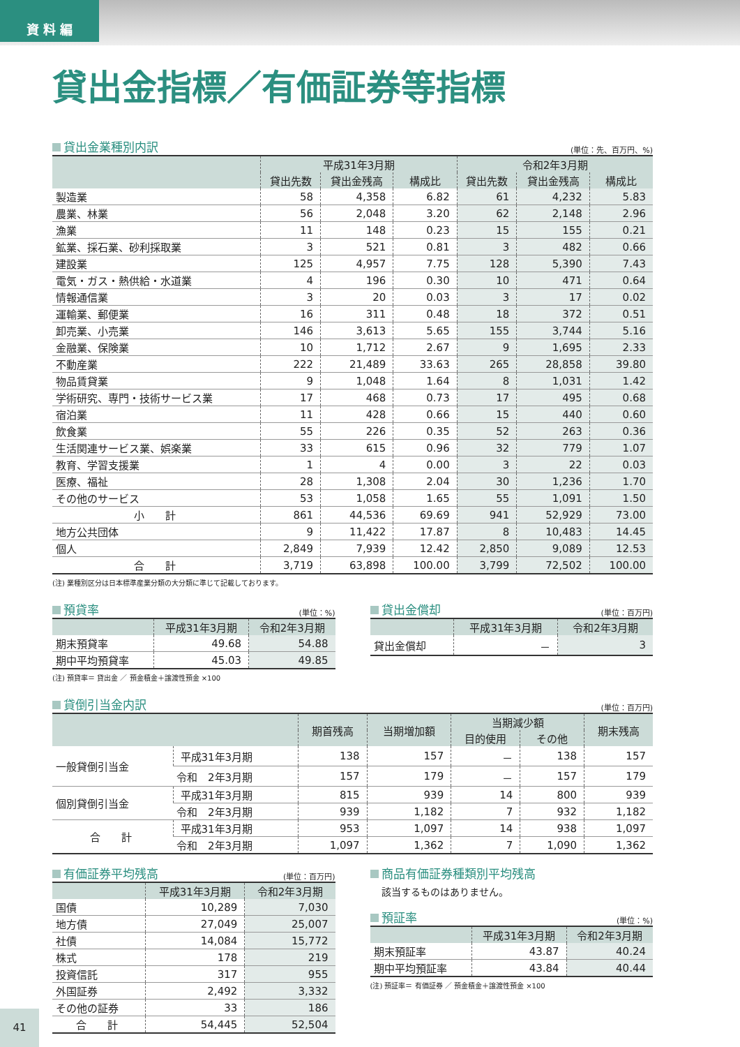資 料 編
貸出金指標／有価証券等指標
貸出金業種別内訳
(単位：先、百万円、%)
| | 平成31年3月期 | | | 令和2年3月期 | | |
| --- | --- | --- | --- | --- | --- | --- |
| | 貸出先数 | 貸出金残高 | 構成比 | 貸出先数 | 貸出金残高 | 構成比 |
| 製造業 | 58 | 4,358 | 6.82 | 61 | 4,232 | 5.83 |
| 農業、林業 | 56 | 2,048 | 3.20 | 62 | 2,148 | 2.96 |
| 漁業 | 11 | 148 | 0.23 | 15 | 155 | 0.21 |
| 鉱業、採石業、砂利採取業 | 3 | 521 | 0.81 | 3 | 482 | 0.66 |
| 建設業 | 125 | 4,957 | 7.75 | 128 | 5,390 | 7.43 |
| 電気・ガス・熱供給・水道業 | 4 | 196 | 0.30 | 10 | 471 | 0.64 |
| 情報通信業 | 3 | 20 | 0.03 | 3 | 17 | 0.02 |
| 運輸業、郵便業 | 16 | 311 | 0.48 | 18 | 372 | 0.51 |
| 卸売業、小売業 | 146 | 3,613 | 5.65 | 155 | 3,744 | 5.16 |
| 金融業、保険業 | 10 | 1,712 | 2.67 | 9 | 1,695 | 2.33 |
| 不動産業 | 222 | 21,489 | 33.63 | 265 | 28,858 | 39.80 |
| 物品賃貸業 | 9 | 1,048 | 1.64 | 8 | 1,031 | 1.42 |
| 学術研究、専門・技術サービス業 | 17 | 468 | 0.73 | 17 | 495 | 0.68 |
| 宿泊業 | 11 | 428 | 0.66 | 15 | 440 | 0.60 |
| 飲食業 | 55 | 226 | 0.35 | 52 | 263 | 0.36 |
| 生活関連サービス業、娯楽業 | 33 | 615 | 0.96 | 32 | 779 | 1.07 |
| 教育、学習支援業 | 1 | 4 | 0.00 | 3 | 22 | 0.03 |
| 医療、福祉 | 28 | 1,308 | 2.04 | 30 | 1,236 | 1.70 |
| その他のサービス | 53 | 1,058 | 1.65 | 55 | 1,091 | 1.50 |
| 小 計 | 861 | 44,536 | 69.69 | 941 | 52,929 | 73.00 |
| 地方公共団体 | 9 | 11,422 | 17.87 | 8 | 10,483 | 14.45 |
| 個人 | 2,849 | 7,939 | 12.42 | 2,850 | 9,089 | 12.53 |
| 合 計 | 3,719 | 63,898 | 100.00 | 3,799 | 72,502 | 100.00 |
(注) 業種別区分は日本標準産業分類の大分類に準じて記載しております。
預貸率
(単位：%)
| | 平成31年3月期 | 令和2年3月期 |
| --- | --- | --- |
| 期末預貸率 | 49.68 | 54.88 |
| 期中平均預貸率 | 45.03 | 49.85 |
(注) 預貸率＝ 貸出金 ／ 預金積金＋譲渡性預金 ×100
貸出金償却
(単位：百万円)
| | 平成31年3月期 | 令和2年3月期 |
| --- | --- | --- |
| 貸出金償却 | － | 3 |
貸倒引当金内訳
(単位：百万円)
| | | 期首残高 | 当期増加額 | 当期減少額 | | 期末残高 |
| --- | --- | --- | --- | --- | --- | --- |
| | | | | 目的使用 | その他 | |
| 一般貸倒引当金 | 平成31年3月期 | 138 | 157 | － | 138 | 157 |
| | 令和 2年3月期 | 157 | 179 | － | 157 | 179 |
| 個別貸倒引当金 | 平成31年3月期 | 815 | 939 | 14 | 800 | 939 |
| | 令和 2年3月期 | 939 | 1,182 | 7 | 932 | 1,182 |
| 合 計 | 平成31年3月期 | 953 | 1,097 | 14 | 938 | 1,097 |
| | 令和 2年3月期 | 1,097 | 1,362 | 7 | 1,090 | 1,362 |
有価証券平均残高
(単位：百万円)
| | 平成31年3月期 | 令和2年3月期 |
| --- | --- | --- |
| 国債 | 10,289 | 7,030 |
| 地方債 | 27,049 | 25,007 |
| 社債 | 14,084 | 15,772 |
| 株式 | 178 | 219 |
| 投資信託 | 317 | 955 |
| 外国証券 | 2,492 | 3,332 |
| その他の証券 | 33 | 186 |
| 合 計 | 54,445 | 52,504 |
商品有価証券種類別平均残高
該当するものはありません。
預証率
(単位：%)
| | 平成31年3月期 | 令和2年3月期 |
| --- | --- | --- |
| 期末預証率 | 43.87 | 40.24 |
| 期中平均預証率 | 43.84 | 40.44 |
(注) 預証率＝ 有価証券 ／ 預金積金＋譲渡性預金 ×100
41